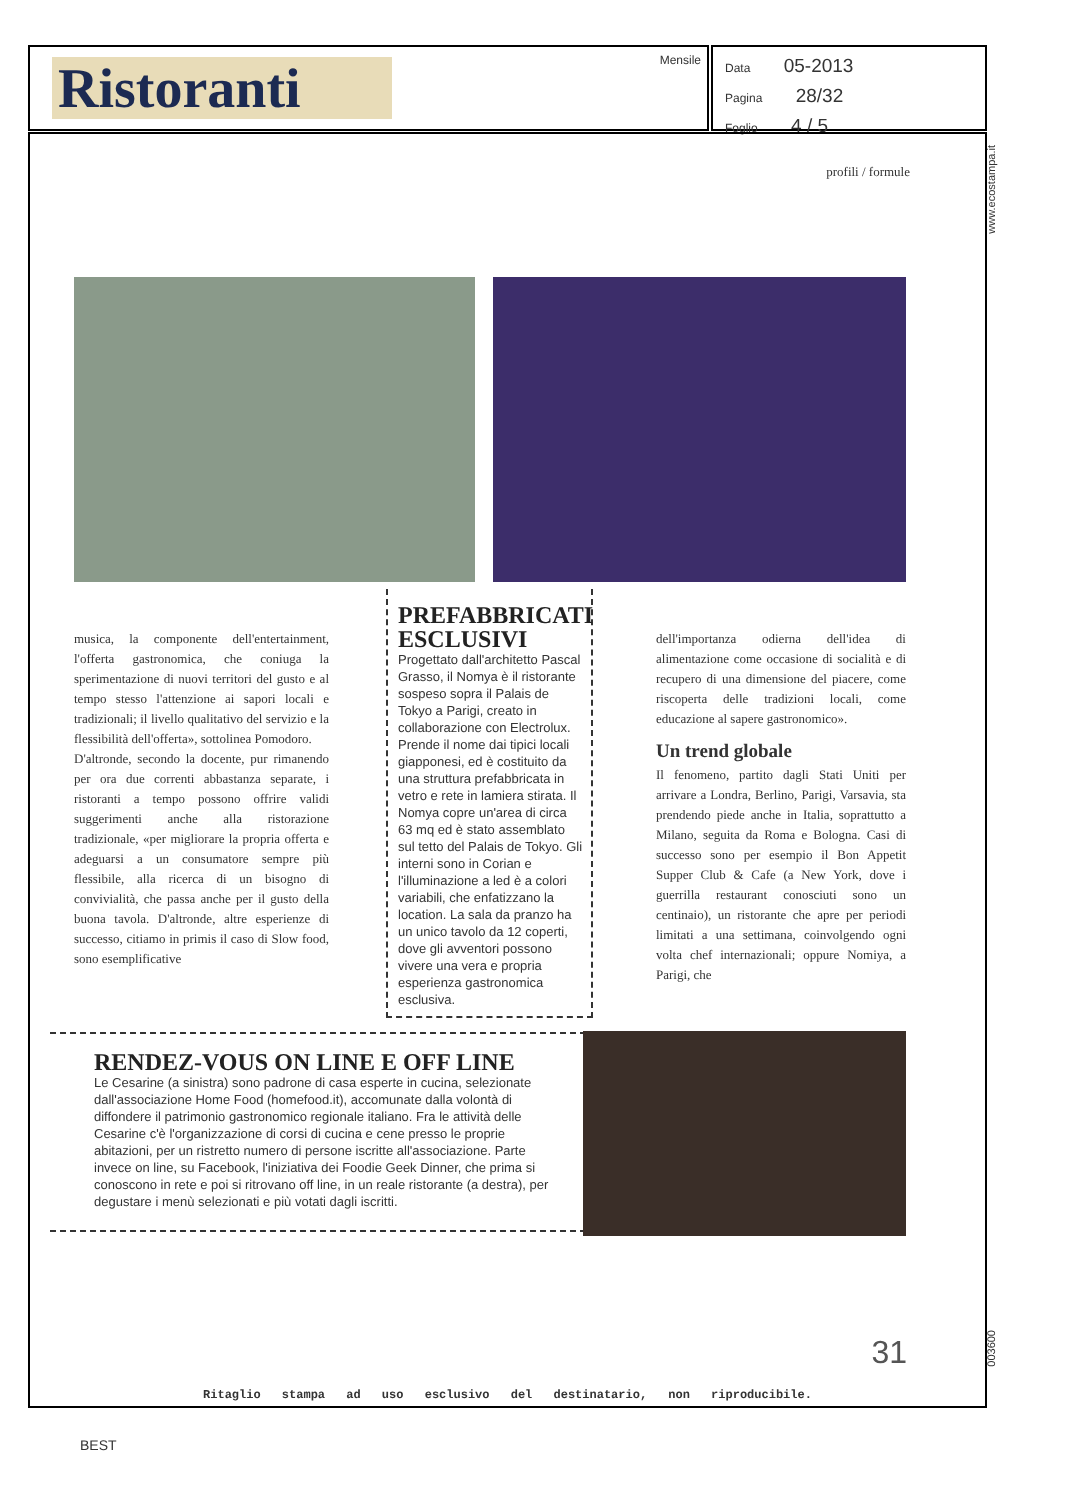Ristoranti Mensile
Data 05-2013
Pagina 28/32
Foglio 4 / 5
www.ecostampa.it
profili / formule
musica, la componente dell'entertainment, l'offerta gastronomica, che coniuga la sperimentazione di nuovi territori del gusto e al tempo stesso l'attenzione ai sapori locali e tradizionali; il livello qualitativo del servizio e la flessibilità dell'offerta», sottolinea Pomodoro.
D'altronde, secondo la docente, pur rimanendo per ora due correnti abbastanza separate, i ristoranti a tempo possono offrire validi suggerimenti anche alla ristorazione tradizionale, «per migliorare la propria offerta e adeguarsi a un consumatore sempre più flessibile, alla ricerca di un bisogno di convivialità, che passa anche per il gusto della buona tavola. D'altronde, altre esperienze di successo, citiamo in primis il caso di Slow food, sono esemplificative
PREFABBRICATI ESCLUSIVI
Progettato dall'architetto Pascal Grasso, il Nomya è il ristorante sospeso sopra il Palais de Tokyo a Parigi, creato in collaborazione con Electrolux. Prende il nome dai tipici locali giapponesi, ed è costituito da una struttura prefabbricata in vetro e rete in lamiera stirata. Il Nomya copre un'area di circa 63 mq ed è stato assemblato sul tetto del Palais de Tokyo. Gli interni sono in Corian e l'illuminazione a led è a colori variabili, che enfatizzano la location. La sala da pranzo ha un unico tavolo da 12 coperti, dove gli avventori possono vivere una vera e propria esperienza gastronomica esclusiva.
dell'importanza odierna dell'idea di alimentazione come occasione di socialità e di recupero di una dimensione del piacere, come riscoperta delle tradizioni locali, come educazione al sapere gastronomico».
Un trend globale
Il fenomeno, partito dagli Stati Uniti per arrivare a Londra, Berlino, Parigi, Varsavia, sta prendendo piede anche in Italia, soprattutto a Milano, seguita da Roma e Bologna. Casi di successo sono per esempio il Bon Appetit Supper Club & Cafe (a New York, dove i guerrilla restaurant conosciuti sono un centinaio), un ristorante che apre per periodi limitati a una settimana, coinvolgendo ogni volta chef internazionali; oppure Nomiya, a Parigi, che
RENDEZ-VOUS ON LINE E OFF LINE
Le Cesarine (a sinistra) sono padrone di casa esperte in cucina, selezionate dall'associazione Home Food (homefood.it), accomunate dalla volontà di diffondere il patrimonio gastronomico regionale italiano. Fra le attività delle Cesarine c'è l'organizzazione di corsi di cucina e cene presso le proprie abitazioni, per un ristretto numero di persone iscritte all'associazione. Parte invece on line, su Facebook, l'iniziativa dei Foodie Geek Dinner, che prima si conoscono in rete e poi si ritrovano off line, in un reale ristorante (a destra), per degustare i menù selezionati e più votati dagli iscritti.
31
003600
Ritaglio stampa ad uso esclusivo del destinatario, non riproducibile.
BEST